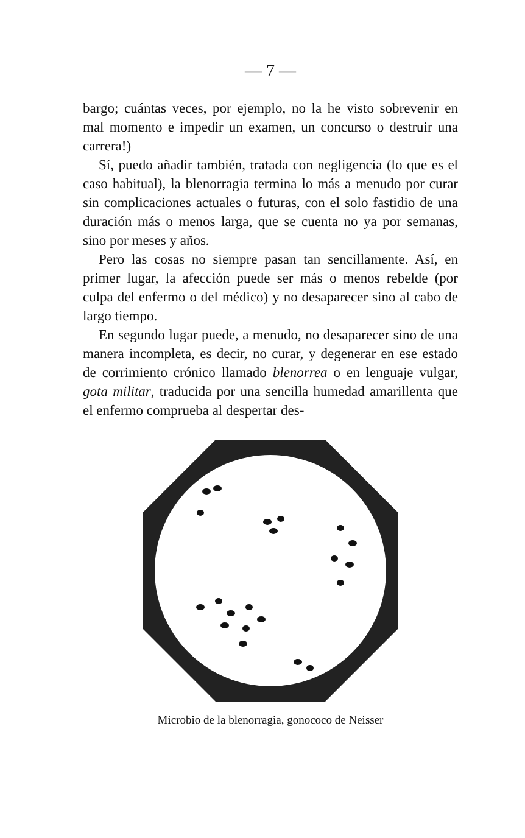— 7 —
bargo; cuántas veces, por ejemplo, no la he visto sobrevenir en mal momento e impedir un examen, un concurso o destruir una carrera!)
Sí, puedo añadir también, tratada con negligencia (lo que es el caso habitual), la blenorragia termina lo más a menudo por curar sin complicaciones actuales o futuras, con el solo fastidio de una duración más o menos larga, que se cuenta no ya por semanas, sino por meses y años.
Pero las cosas no siempre pasan tan sencillamente. Así, en primer lugar, la afección puede ser más o menos rebelde (por culpa del enfermo o del médico) y no desaparecer sino al cabo de largo tiempo.
En segundo lugar puede, a menudo, no desaparecer sino de una manera incompleta, es decir, no curar, y degenerar en ese estado de corrimiento crónico llamado blenorrea o en lenguaje vulgar, gota militar, traducida por una sencilla humedad amarillenta que el enfermo comprueba al despertar des-
Microbio de la blenorragia, gonococo de Neisser